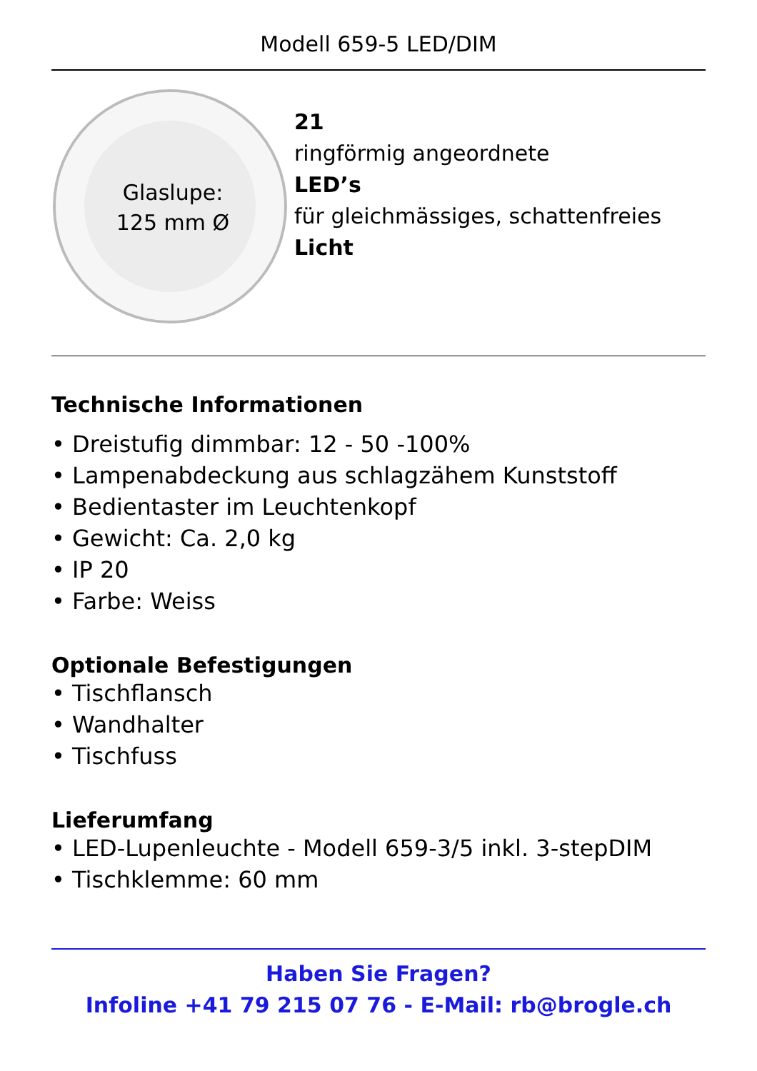Modell 659-5 LED/DIM
Glaslupe:
125 mm Ø
21
ringförmig angeordnete
LED’s
für gleichmässiges, schattenfreies
Licht
Technische Informationen
• Dreistufig dimmbar: 12 - 50 -100%
• Lampenabdeckung aus schlagzähem Kunststoff
• Bedientaster im Leuchtenkopf
• Gewicht: Ca. 2,0 kg
• IP 20
• Farbe: Weiss
Optionale Befestigungen
• Tischflansch
• Wandhalter
• Tischfuss
Lieferumfang
• LED-Lupenleuchte - Modell 659-3/5 inkl. 3-stepDIM
• Tischklemme: 60 mm
Haben Sie Fragen?
Infoline +41 79 215 07 76 - E-Mail: rb@brogle.ch